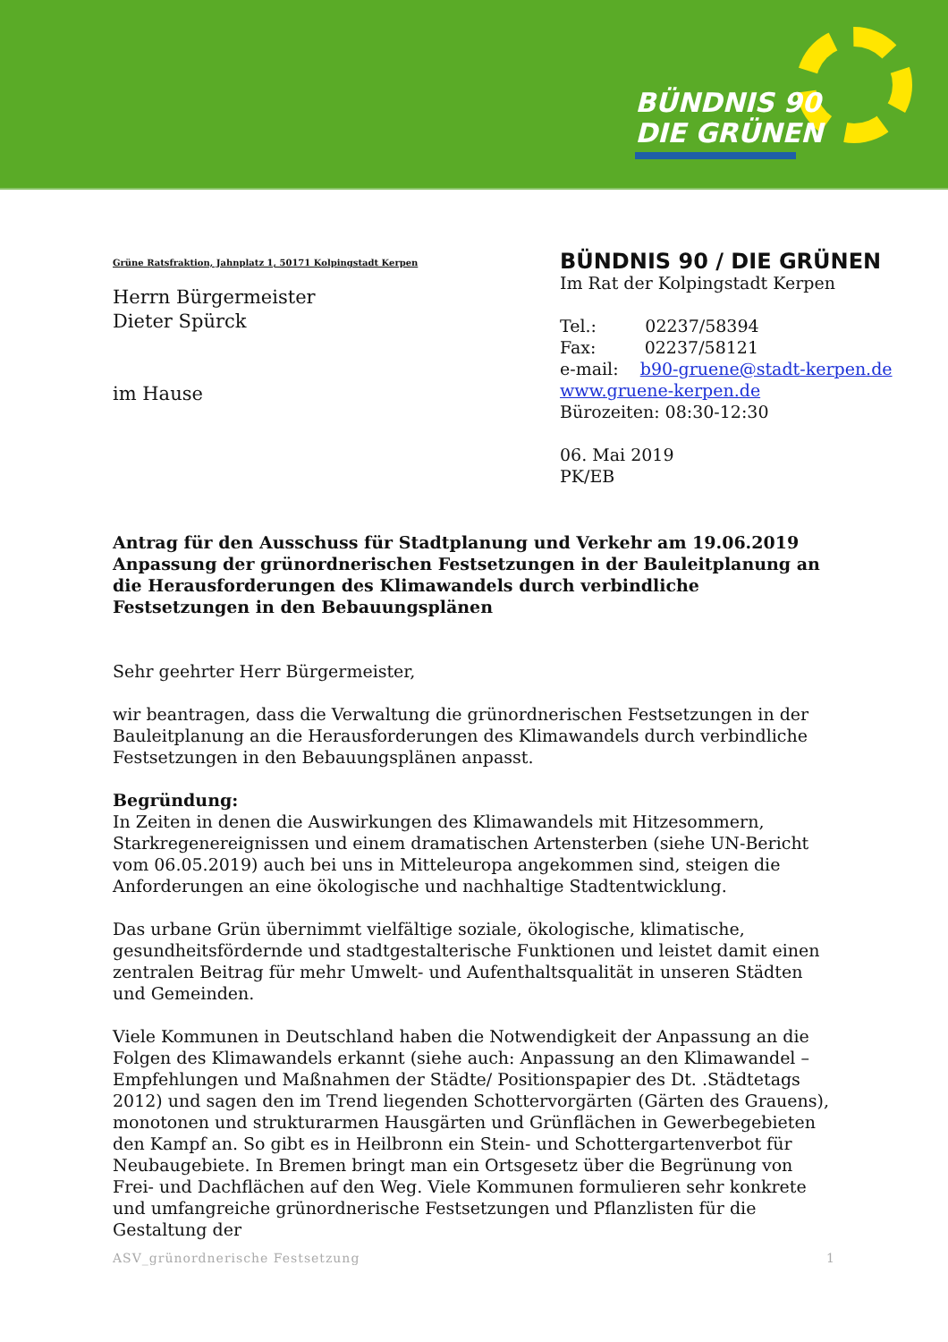BÜNDNIS 90
DIE GRÜNEN
Grüne Ratsfraktion, Jahnplatz 1, 50171 Kolpingstadt Kerpen
Herrn Bürgermeister
Dieter Spürck
im Hause
BÜNDNIS 90 / DIE GRÜNEN
Im Rat der Kolpingstadt Kerpen
Tel.: 02237/58394
Fax: 02237/58121
e-mail: b90-gruene@stadt-kerpen.de
www.gruene-kerpen.de
Bürozeiten: 08:30-12:30
06. Mai 2019
PK/EB
Antrag für den Ausschuss für Stadtplanung und Verkehr am 19.06.2019
Anpassung der grünordnerischen Festsetzungen in der Bauleitplanung an die Herausforderungen des Klimawandels durch verbindliche Festsetzungen in den Bebauungsplänen
Sehr geehrter Herr Bürgermeister,
wir beantragen, dass die Verwaltung die grünordnerischen Festsetzungen in der Bauleitplanung an die Herausforderungen des Klimawandels durch verbindliche Festsetzungen in den Bebauungsplänen anpasst.
Begründung:
In Zeiten in denen die Auswirkungen des Klimawandels mit Hitzesommern, Starkregenereignissen und einem dramatischen Artensterben (siehe UN-Bericht vom 06.05.2019) auch bei uns in Mitteleuropa angekommen sind, steigen die Anforderungen an eine ökologische und nachhaltige Stadtentwicklung.
Das urbane Grün übernimmt vielfältige soziale, ökologische, klimatische, gesundheitsfördernde und stadtgestalterische Funktionen und leistet damit einen zentralen Beitrag für mehr Umwelt- und Aufenthaltsqualität in unseren Städten und Gemeinden.
Viele Kommunen in Deutschland haben die Notwendigkeit der Anpassung an die Folgen des Klimawandels erkannt (siehe auch: Anpassung an den Klimawandel – Empfehlungen und Maßnahmen der Städte/ Positionspapier des Dt. .Städtetags 2012) und sagen den im Trend liegenden Schottervorgärten (Gärten des Grauens), monotonen und strukturarmen Hausgärten und Grünflächen in Gewerbegebieten den Kampf an. So gibt es in Heilbronn ein Stein- und Schottergartenverbot für Neubaugebiete. In Bremen bringt man ein Ortsgesetz über die Begrünung von Frei- und Dachflächen auf den Weg. Viele Kommunen formulieren sehr konkrete und umfangreiche grünordnerische Festsetzungen und Pflanzlisten für die Gestaltung der
ASV_grünordnerische Festsetzung 1